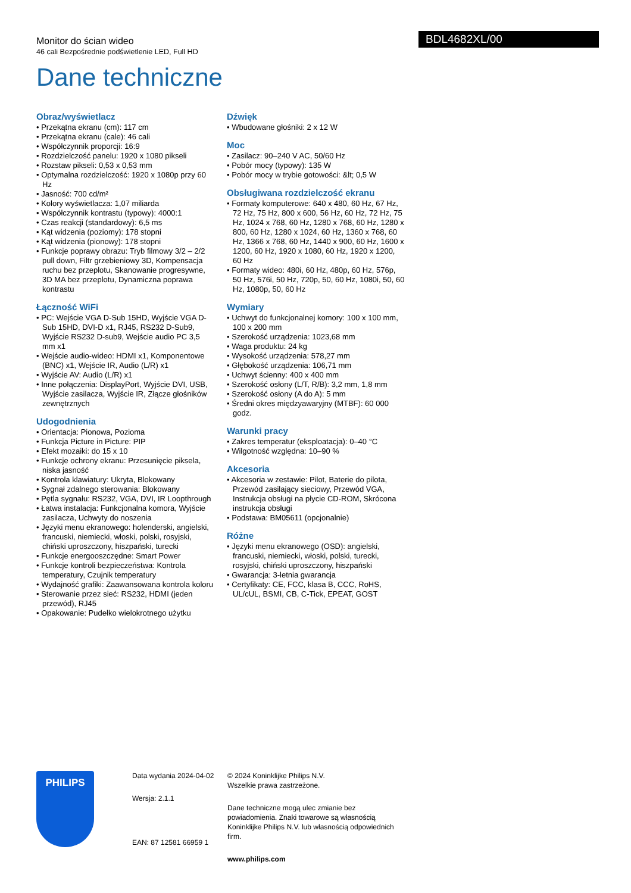Monitor do ścian wideo
46 cali Bezpośrednie podświetlenie LED, Full HD
Dane techniczne
BDL4682XL/00
Obraz/wyświetlacz
• Przekątna ekranu (cm): 117 cm
• Przekątna ekranu (cale): 46 cali
• Współczynnik proporcji: 16:9
• Rozdzielczość panelu: 1920 x 1080 pikseli
• Rozstaw pikseli: 0,53 x 0,53 mm
• Optymalna rozdzielczość: 1920 x 1080p przy 60 Hz
• Jasność: 700 cd/m²
• Kolory wyświetlacza: 1,07 miliarda
• Współczynnik kontrastu (typowy): 4000:1
• Czas reakcji (standardowy): 6,5 ms
• Kąt widzenia (poziomy): 178 stopni
• Kąt widzenia (pionowy): 178 stopni
• Funkcje poprawy obrazu: Tryb filmowy 3/2 – 2/2 pull down, Filtr grzebieniowy 3D, Kompensacja ruchu bez przeplotu, Skanowanie progresywne, 3D MA bez przeplotu, Dynamiczna poprawa kontrastu
Łączność WiFi
• PC: Wejście VGA D-Sub 15HD, Wyjście VGA D-Sub 15HD, DVI-D x1, RJ45, RS232 D-Sub9, Wyjście RS232 D-sub9, Wejście audio PC 3,5 mm x1
• Wejście audio-wideo: HDMI x1, Komponentowe (BNC) x1, Wejście IR, Audio (L/R) x1
• Wyjście AV: Audio (L/R) x1
• Inne połączenia: DisplayPort, Wyjście DVI, USB, Wyjście zasilacza, Wyjście IR, Złącze głośników zewnętrznych
Udogodnienia
• Orientacja: Pionowa, Pozioma
• Funkcja Picture in Picture: PIP
• Efekt mozaiki: do 15 x 10
• Funkcje ochrony ekranu: Przesunięcie piksela, niska jasność
• Kontrola klawiatury: Ukryta, Blokowany
• Sygnał zdalnego sterowania: Blokowany
• Pętla sygnału: RS232, VGA, DVI, IR Loopthrough
• Łatwa instalacja: Funkcjonalna komora, Wyjście zasilacza, Uchwyty do noszenia
• Języki menu ekranowego: holenderski, angielski, francuski, niemiecki, włoski, polski, rosyjski, chiński uproszczony, hiszpański, turecki
• Funkcje energooszczędne: Smart Power
• Funkcje kontroli bezpieczeństwa: Kontrola temperatury, Czujnik temperatury
• Wydajność grafiki: Zaawansowana kontrola koloru
• Sterowanie przez sieć: RS232, HDMI (jeden przewód), RJ45
• Opakowanie: Pudełko wielokrotnego użytku
Dźwięk
• Wbudowane głośniki: 2 x 12 W
Moc
• Zasilacz: 90–240 V AC, 50/60 Hz
• Pobór mocy (typowy): 135 W
• Pobór mocy w trybie gotowości: &lt; 0,5 W
Obsługiwana rozdzielczość ekranu
• Formaty komputerowe: 640 x 480, 60 Hz, 67 Hz, 72 Hz, 75 Hz, 800 x 600, 56 Hz, 60 Hz, 72 Hz, 75 Hz, 1024 x 768, 60 Hz, 1280 x 768, 60 Hz, 1280 x 800, 60 Hz, 1280 x 1024, 60 Hz, 1360 x 768, 60 Hz, 1366 x 768, 60 Hz, 1440 x 900, 60 Hz, 1600 x 1200, 60 Hz, 1920 x 1080, 60 Hz, 1920 x 1200, 60 Hz
• Formaty wideo: 480i, 60 Hz, 480p, 60 Hz, 576p, 50 Hz, 576i, 50 Hz, 720p, 50, 60 Hz, 1080i, 50, 60 Hz, 1080p, 50, 60 Hz
Wymiary
• Uchwyt do funkcjonalnej komory: 100 x 100 mm, 100 x 200 mm
• Szerokość urządzenia: 1023,68 mm
• Waga produktu: 24 kg
• Wysokość urządzenia: 578,27 mm
• Głębokość urządzenia: 106,71 mm
• Uchwyt ścienny: 400 x 400 mm
• Szerokość osłony (L/T, R/B): 3,2 mm, 1,8 mm
• Szerokość osłony (A do A): 5 mm
• Średni okres międzyawaryjny (MTBF): 60 000 godz.
Warunki pracy
• Zakres temperatur (eksploatacja): 0–40 °C
• Wilgotność względna: 10–90 %
Akcesoria
• Akcesoria w zestawie: Pilot, Baterie do pilota, Przewód zasilający sieciowy, Przewód VGA, Instrukcja obsługi na płycie CD-ROM, Skrócona instrukcja obsługi
• Podstawa: BM05611 (opcjonalnie)
Różne
• Języki menu ekranowego (OSD): angielski, francuski, niemiecki, włoski, polski, turecki, rosyjski, chiński uproszczony, hiszpański
• Gwarancja: 3-letnia gwarancja
• Certyfikaty: CE, FCC, klasa B, CCC, RoHS, UL/cUL, BSMI, CB, C-Tick, EPEAT, GOST
PHILIPS
Data wydania 2024-04-02
Wersja: 2.1.1
EAN: 87 12581 66959 1
© 2024 Koninklijke Philips N.V.
Wszelkie prawa zastrzeżone.
Dane techniczne mogą ulec zmianie bez powiadomienia. Znaki towarowe są własnością Koninklijke Philips N.V. lub własnością odpowiednich firm.
www.philips.com